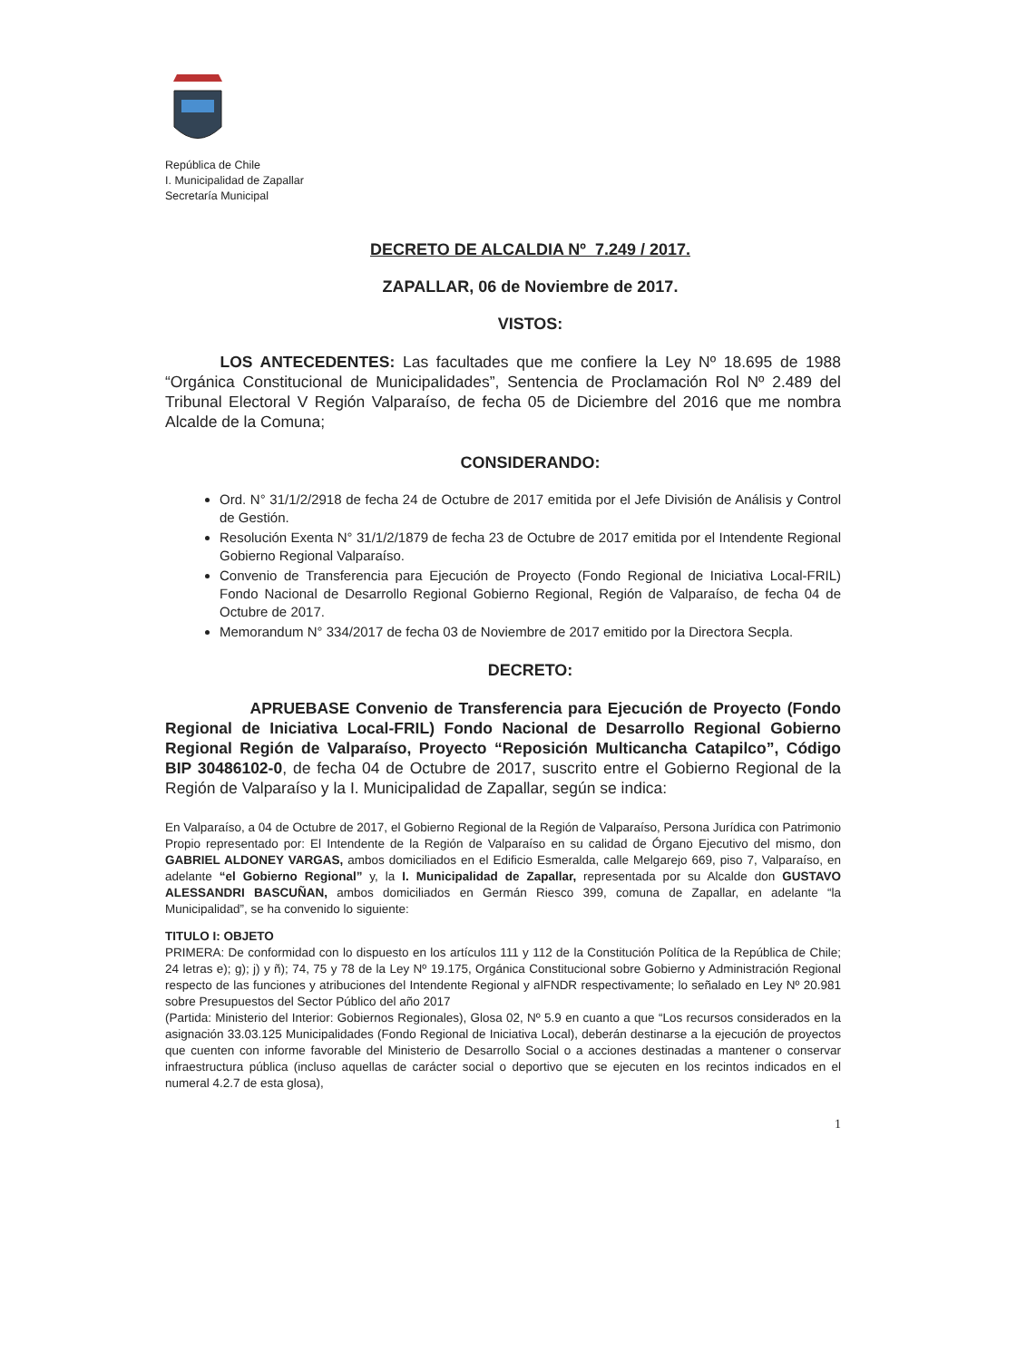República de Chile
I. Municipalidad de Zapallar
Secretaría Municipal
DECRETO DE ALCALDIA Nº 7.249 / 2017.
ZAPALLAR, 06 de Noviembre de 2017.
VISTOS:
LOS ANTECEDENTES: Las facultades que me confiere la Ley Nº 18.695 de 1988 “Orgánica Constitucional de Municipalidades”, Sentencia de Proclamación Rol Nº 2.489 del Tribunal Electoral V Región Valparaíso, de fecha 05 de Diciembre del 2016 que me nombra Alcalde de la Comuna;
CONSIDERANDO:
Ord. N° 31/1/2/2918 de fecha 24 de Octubre de 2017 emitida por el Jefe División de Análisis y Control de Gestión.
Resolución Exenta N° 31/1/2/1879 de fecha 23 de Octubre de 2017 emitida por el Intendente Regional Gobierno Regional Valparaíso.
Convenio de Transferencia para Ejecución de Proyecto (Fondo Regional de Iniciativa Local-FRIL) Fondo Nacional de Desarrollo Regional Gobierno Regional, Región de Valparaíso, de fecha 04 de Octubre de 2017.
Memorandum N° 334/2017 de fecha 03 de Noviembre de 2017 emitido por la Directora Secpla.
DECRETO:
APRUEBASE Convenio de Transferencia para Ejecución de Proyecto (Fondo Regional de Iniciativa Local-FRIL) Fondo Nacional de Desarrollo Regional Gobierno Regional Región de Valparaíso, Proyecto “Reposición Multicancha Catapilco”, Código BIP 30486102-0, de fecha 04 de Octubre de 2017, suscrito entre el Gobierno Regional de la Región de Valparaíso y la I. Municipalidad de Zapallar, según se indica:
En Valparaíso, a 04 de Octubre de 2017, el Gobierno Regional de la Región de Valparaíso, Persona Jurídica con Patrimonio Propio representado por: El Intendente de la Región de Valparaíso en su calidad de Órgano Ejecutivo del mismo, don GABRIEL ALDONEY VARGAS, ambos domiciliados en el Edificio Esmeralda, calle Melgarejo 669, piso 7, Valparaíso, en adelante “el Gobierno Regional” y, la I. Municipalidad de Zapallar, representada por su Alcalde don GUSTAVO ALESSANDRI BASCUÑAN, ambos domiciliados en Germán Riesco 399, comuna de Zapallar, en adelante “la Municipalidad”, se ha convenido lo siguiente:
TITULO I: OBJETO
PRIMERA: De conformidad con lo dispuesto en los artículos 111 y 112 de la Constitución Política de la República de Chile; 24 letras e); g); j) y ñ); 74, 75 y 78 de la Ley Nº 19.175, Orgánica Constitucional sobre Gobierno y Administración Regional respecto de las funciones y atribuciones del Intendente Regional y alFNDR respectivamente; lo señalado en Ley Nº 20.981 sobre Presupuestos del Sector Público del año 2017
(Partida: Ministerio del Interior: Gobiernos Regionales), Glosa 02, Nº 5.9 en cuanto a que “Los recursos considerados en la asignación 33.03.125 Municipalidades (Fondo Regional de Iniciativa Local), deberán destinarse a la ejecución de proyectos que cuenten con informe favorable del Ministerio de Desarrollo Social o a acciones destinadas a mantener o conservar infraestructura pública (incluso aquellas de carácter social o deportivo que se ejecuten en los recintos indicados en el numeral 4.2.7 de esta glosa),
1